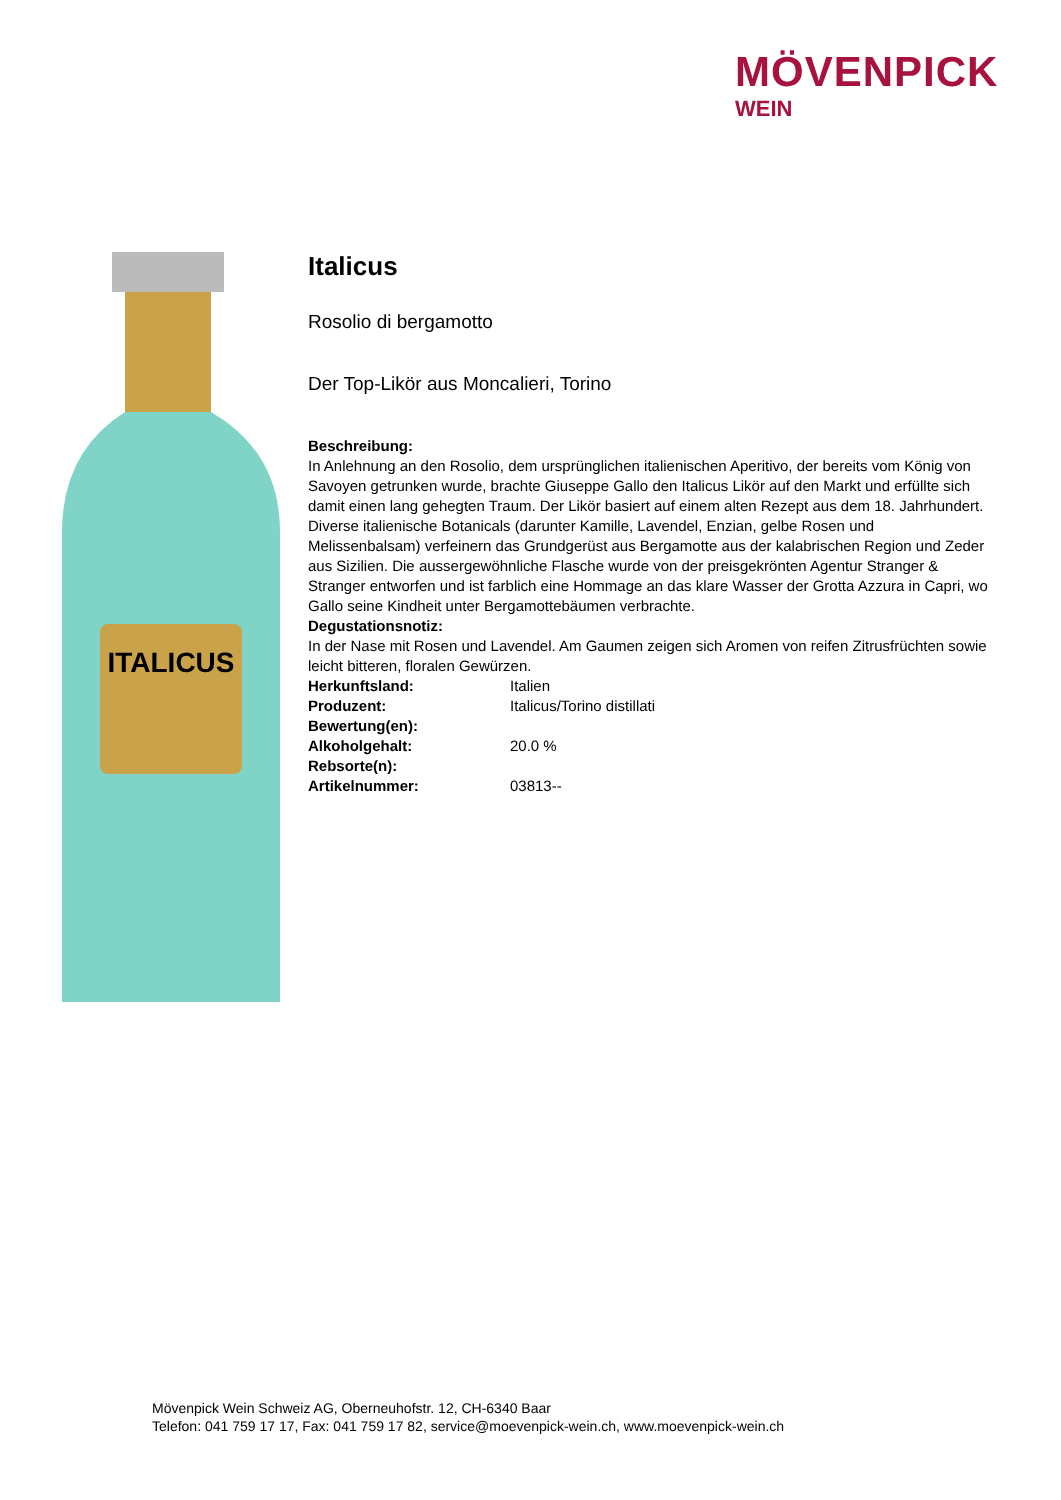MÖVENPICK
WEIN
ITALICUS
Italicus
Rosolio di bergamotto
Der Top-Likör aus Moncalieri, Torino
Beschreibung:
In Anlehnung an den Rosolio, dem ursprünglichen italienischen Aperitivo, der bereits vom König von Savoyen getrunken wurde, brachte Giuseppe Gallo den Italicus Likör auf den Markt und erfüllte sich damit einen lang gehegten Traum. Der Likör basiert auf einem alten Rezept aus dem 18. Jahrhundert. Diverse italienische Botanicals (darunter Kamille, Lavendel, Enzian, gelbe Rosen und Melissenbalsam) verfeinern das Grundgerüst aus Bergamotte aus der kalabrischen Region und Zeder aus Sizilien. Die aussergewöhnliche Flasche wurde von der preisgekrönten Agentur Stranger & Stranger entworfen und ist farblich eine Hommage an das klare Wasser der Grotta Azzura in Capri, wo Gallo seine Kindheit unter Bergamottebäumen verbrachte.
Degustationsnotiz:
In der Nase mit Rosen und Lavendel. Am Gaumen zeigen sich Aromen von reifen Zitrusfrüchten sowie leicht bitteren, floralen Gewürzen.
| Herkunftsland: | Italien |
| Produzent: | Italicus/Torino distillati |
| Bewertung(en): | |
| Alkoholgehalt: | 20.0 % |
| Rebsorte(n): | |
| Artikelnummer: | 03813-- |
Mövenpick Wein Schweiz AG, Oberneuhofstr. 12, CH-6340 Baar
Telefon: 041 759 17 17, Fax: 041 759 17 82, service@moevenpick-wein.ch, www.moevenpick-wein.ch